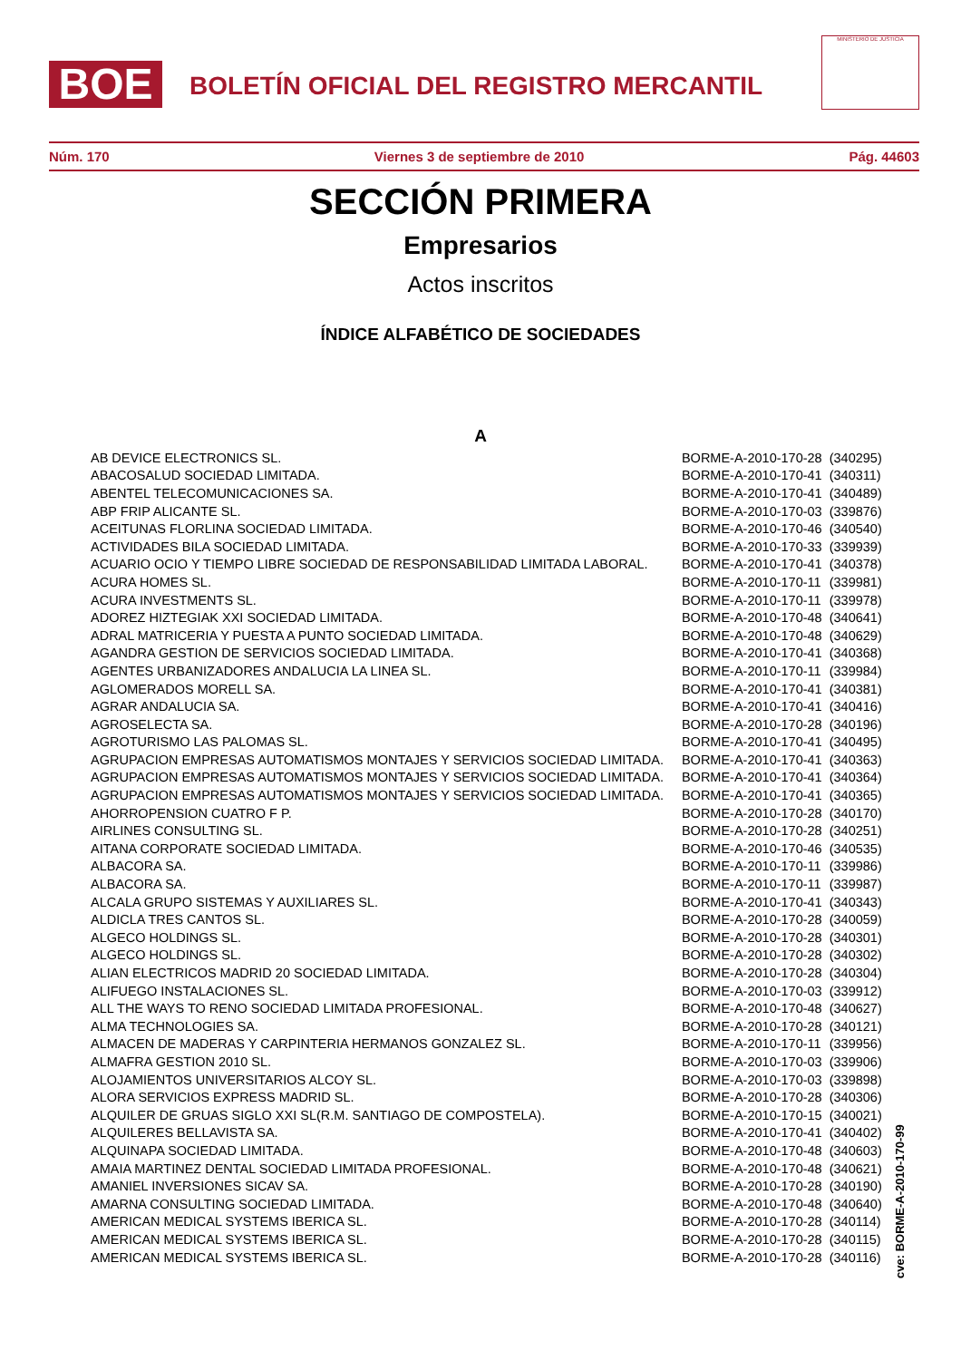BOE
BOLETÍN OFICIAL DEL REGISTRO MERCANTIL
MINISTERIO DE JUSTICIA
Núm. 170 Viernes 3 de septiembre de 2010 Pág. 44603
SECCIÓN PRIMERA
Empresarios
Actos inscritos
ÍNDICE ALFABÉTICO DE SOCIEDADES
A
| AB DEVICE ELECTRONICS SL. | BORME-A-2010-170-28 | (340295) |
| ABACOSALUD SOCIEDAD LIMITADA. | BORME-A-2010-170-41 | (340311) |
| ABENTEL TELECOMUNICACIONES SA. | BORME-A-2010-170-41 | (340489) |
| ABP FRIP ALICANTE SL. | BORME-A-2010-170-03 | (339876) |
| ACEITUNAS FLORLINA SOCIEDAD LIMITADA. | BORME-A-2010-170-46 | (340540) |
| ACTIVIDADES BILA SOCIEDAD LIMITADA. | BORME-A-2010-170-33 | (339939) |
| ACUARIO OCIO Y TIEMPO LIBRE SOCIEDAD DE RESPONSABILIDAD LIMITADA LABORAL. | BORME-A-2010-170-41 | (340378) |
| ACURA HOMES SL. | BORME-A-2010-170-11 | (339981) |
| ACURA INVESTMENTS SL. | BORME-A-2010-170-11 | (339978) |
| ADOREZ HIZTEGIAK XXI SOCIEDAD LIMITADA. | BORME-A-2010-170-48 | (340641) |
| ADRAL MATRICERIA Y PUESTA A PUNTO SOCIEDAD LIMITADA. | BORME-A-2010-170-48 | (340629) |
| AGANDRA GESTION DE SERVICIOS SOCIEDAD LIMITADA. | BORME-A-2010-170-41 | (340368) |
| AGENTES URBANIZADORES ANDALUCIA LA LINEA SL. | BORME-A-2010-170-11 | (339984) |
| AGLOMERADOS MORELL SA. | BORME-A-2010-170-41 | (340381) |
| AGRAR ANDALUCIA SA. | BORME-A-2010-170-41 | (340416) |
| AGROSELECTA SA. | BORME-A-2010-170-28 | (340196) |
| AGROTURISMO LAS PALOMAS SL. | BORME-A-2010-170-41 | (340495) |
| AGRUPACION EMPRESAS AUTOMATISMOS MONTAJES Y SERVICIOS SOCIEDAD LIMITADA. | BORME-A-2010-170-41 | (340363) |
| AGRUPACION EMPRESAS AUTOMATISMOS MONTAJES Y SERVICIOS SOCIEDAD LIMITADA. | BORME-A-2010-170-41 | (340364) |
| AGRUPACION EMPRESAS AUTOMATISMOS MONTAJES Y SERVICIOS SOCIEDAD LIMITADA. | BORME-A-2010-170-41 | (340365) |
| AHORROPENSION CUATRO F P. | BORME-A-2010-170-28 | (340170) |
| AIRLINES CONSULTING SL. | BORME-A-2010-170-28 | (340251) |
| AITANA CORPORATE SOCIEDAD LIMITADA. | BORME-A-2010-170-46 | (340535) |
| ALBACORA SA. | BORME-A-2010-170-11 | (339986) |
| ALBACORA SA. | BORME-A-2010-170-11 | (339987) |
| ALCALA GRUPO SISTEMAS Y AUXILIARES SL. | BORME-A-2010-170-41 | (340343) |
| ALDICLA TRES CANTOS SL. | BORME-A-2010-170-28 | (340059) |
| ALGECO HOLDINGS SL. | BORME-A-2010-170-28 | (340301) |
| ALGECO HOLDINGS SL. | BORME-A-2010-170-28 | (340302) |
| ALIAN ELECTRICOS MADRID 20 SOCIEDAD LIMITADA. | BORME-A-2010-170-28 | (340304) |
| ALIFUEGO INSTALACIONES SL. | BORME-A-2010-170-03 | (339912) |
| ALL THE WAYS TO RENO SOCIEDAD LIMITADA PROFESIONAL. | BORME-A-2010-170-48 | (340627) |
| ALMA TECHNOLOGIES SA. | BORME-A-2010-170-28 | (340121) |
| ALMACEN DE MADERAS Y CARPINTERIA HERMANOS GONZALEZ SL. | BORME-A-2010-170-11 | (339956) |
| ALMAFRA GESTION 2010 SL. | BORME-A-2010-170-03 | (339906) |
| ALOJAMIENTOS UNIVERSITARIOS ALCOY SL. | BORME-A-2010-170-03 | (339898) |
| ALORA SERVICIOS EXPRESS MADRID SL. | BORME-A-2010-170-28 | (340306) |
| ALQUILER DE GRUAS SIGLO XXI SL(R.M. SANTIAGO DE COMPOSTELA). | BORME-A-2010-170-15 | (340021) |
| ALQUILERES BELLAVISTA SA. | BORME-A-2010-170-41 | (340402) |
| ALQUINAPA SOCIEDAD LIMITADA. | BORME-A-2010-170-48 | (340603) |
| AMAIA MARTINEZ DENTAL SOCIEDAD LIMITADA PROFESIONAL. | BORME-A-2010-170-48 | (340621) |
| AMANIEL INVERSIONES SICAV SA. | BORME-A-2010-170-28 | (340190) |
| AMARNA CONSULTING SOCIEDAD LIMITADA. | BORME-A-2010-170-48 | (340640) |
| AMERICAN MEDICAL SYSTEMS IBERICA SL. | BORME-A-2010-170-28 | (340114) |
| AMERICAN MEDICAL SYSTEMS IBERICA SL. | BORME-A-2010-170-28 | (340115) |
| AMERICAN MEDICAL SYSTEMS IBERICA SL. | BORME-A-2010-170-28 | (340116) |
cve: BORME-A-2010-170-99